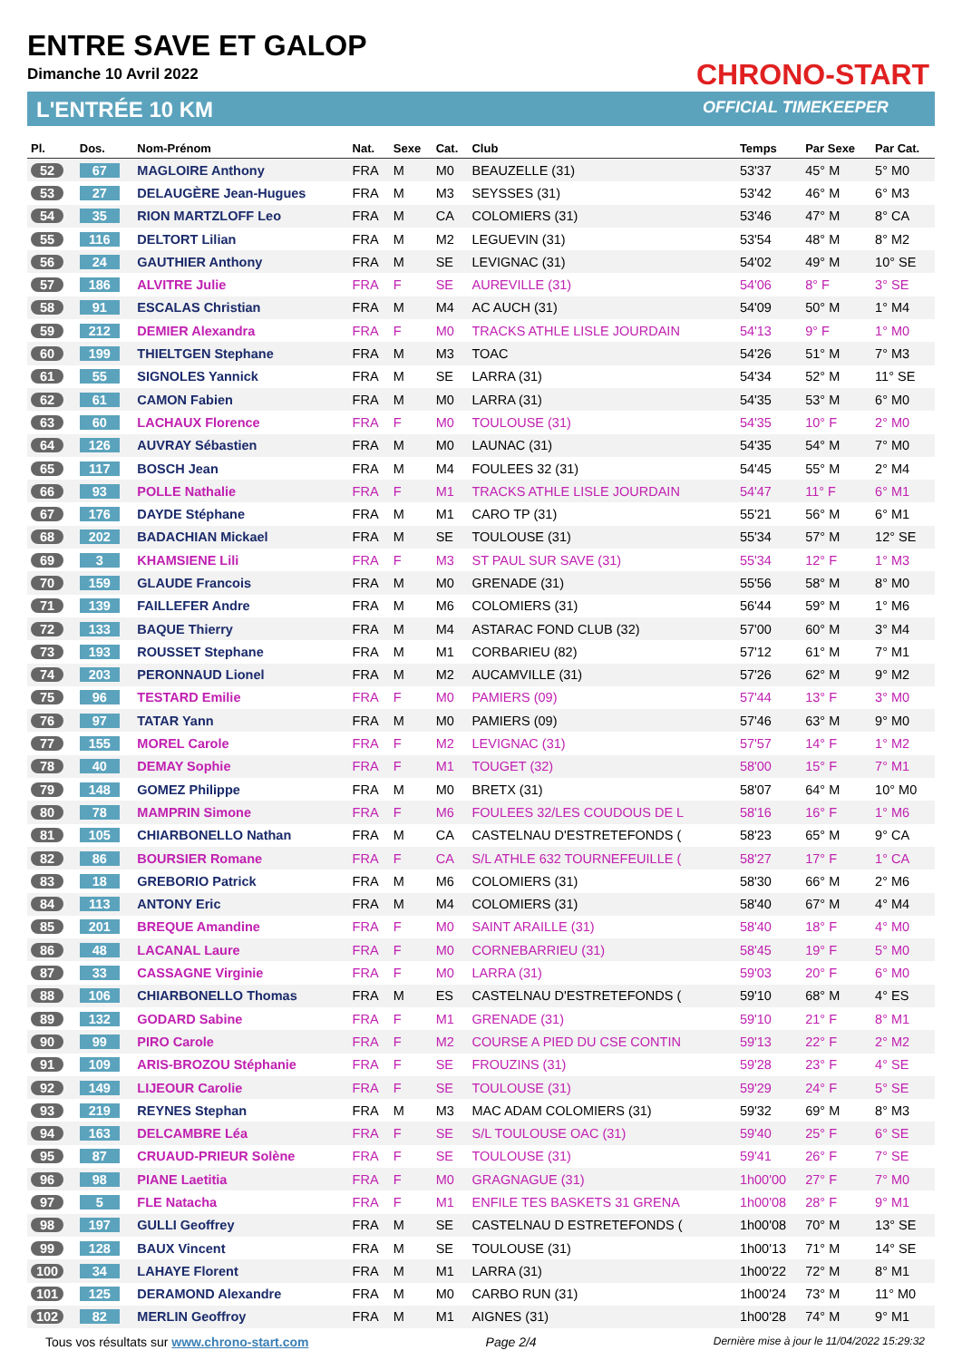ENTRE SAVE ET GALOP
Dimanche 10 Avril 2022
L'ENTRÉE 10 KM
CHRONO-START
OFFICIAL TIMEKEEPER
| Pl. | Dos. | Nom-Prénom | Nat. | Sexe | Cat. | Club | Temps | Par Sexe | Par Cat. |
| --- | --- | --- | --- | --- | --- | --- | --- | --- | --- |
| 52 | 67 | MAGLOIRE Anthony | FRA | M | M0 | BEAUZELLE (31) | 53'37 | 45° M | 5° M0 |
| 53 | 27 | DELAUGÈRE Jean-Hugues | FRA | M | M3 | SEYSSES (31) | 53'42 | 46° M | 6° M3 |
| 54 | 35 | RION MARTZLOFF Leo | FRA | M | CA | COLOMIERS (31) | 53'46 | 47° M | 8° CA |
| 55 | 116 | DELTORT Lilian | FRA | M | M2 | LEGUEVIN (31) | 53'54 | 48° M | 8° M2 |
| 56 | 24 | GAUTHIER Anthony | FRA | M | SE | LEVIGNAC (31) | 54'02 | 49° M | 10° SE |
| 57 | 186 | ALVITRE Julie | FRA | F | SE | AUREVILLE (31) | 54'06 | 8° F | 3° SE |
| 58 | 91 | ESCALAS Christian | FRA | M | M4 | AC AUCH (31) | 54'09 | 50° M | 1° M4 |
| 59 | 212 | DEMIER Alexandra | FRA | F | M0 | TRACKS ATHLE LISLE JOURDAIN | 54'13 | 9° F | 1° M0 |
| 60 | 199 | THIELTGEN Stephane | FRA | M | M3 | TOAC | 54'26 | 51° M | 7° M3 |
| 61 | 55 | SIGNOLES Yannick | FRA | M | SE | LARRA (31) | 54'34 | 52° M | 11° SE |
| 62 | 61 | CAMON Fabien | FRA | M | M0 | LARRA (31) | 54'35 | 53° M | 6° M0 |
| 63 | 60 | LACHAUX Florence | FRA | F | M0 | TOULOUSE (31) | 54'35 | 10° F | 2° M0 |
| 64 | 126 | AUVRAY Sébastien | FRA | M | M0 | LAUNAC (31) | 54'35 | 54° M | 7° M0 |
| 65 | 117 | BOSCH Jean | FRA | M | M4 | FOULEES 32 (31) | 54'45 | 55° M | 2° M4 |
| 66 | 93 | POLLE Nathalie | FRA | F | M1 | TRACKS ATHLE LISLE JOURDAIN | 54'47 | 11° F | 6° M1 |
| 67 | 176 | DAYDE Stéphane | FRA | M | M1 | CARO TP (31) | 55'21 | 56° M | 6° M1 |
| 68 | 202 | BADACHIAN Mickael | FRA | M | SE | TOULOUSE (31) | 55'34 | 57° M | 12° SE |
| 69 | 3 | KHAMSIENE Lili | FRA | F | M3 | ST PAUL SUR SAVE (31) | 55'34 | 12° F | 1° M3 |
| 70 | 159 | GLAUDE Francois | FRA | M | M0 | GRENADE (31) | 55'56 | 58° M | 8° M0 |
| 71 | 139 | FAILLEFER Andre | FRA | M | M6 | COLOMIERS (31) | 56'44 | 59° M | 1° M6 |
| 72 | 133 | BAQUE Thierry | FRA | M | M4 | ASTARAC FOND CLUB (32) | 57'00 | 60° M | 3° M4 |
| 73 | 193 | ROUSSET Stephane | FRA | M | M1 | CORBARIEU (82) | 57'12 | 61° M | 7° M1 |
| 74 | 203 | PERONNAUD Lionel | FRA | M | M2 | AUCAMVILLE (31) | 57'26 | 62° M | 9° M2 |
| 75 | 96 | TESTARD Emilie | FRA | F | M0 | PAMIERS (09) | 57'44 | 13° F | 3° M0 |
| 76 | 97 | TATAR Yann | FRA | M | M0 | PAMIERS (09) | 57'46 | 63° M | 9° M0 |
| 77 | 155 | MOREL Carole | FRA | F | M2 | LEVIGNAC (31) | 57'57 | 14° F | 1° M2 |
| 78 | 40 | DEMAY Sophie | FRA | F | M1 | TOUGET (32) | 58'00 | 15° F | 7° M1 |
| 79 | 148 | GOMEZ Philippe | FRA | M | M0 | BRETX (31) | 58'07 | 64° M | 10° M0 |
| 80 | 78 | MAMPRIN Simone | FRA | F | M6 | FOULEES 32/LES COUDOUS DE L | 58'16 | 16° F | 1° M6 |
| 81 | 105 | CHIARBONELLO Nathan | FRA | M | CA | CASTELNAU D'ESTRETEFONDS ( | 58'23 | 65° M | 9° CA |
| 82 | 86 | BOURSIER Romane | FRA | F | CA | S/L ATHLE 632 TOURNEFEUILLE ( | 58'27 | 17° F | 1° CA |
| 83 | 18 | GREBORIO Patrick | FRA | M | M6 | COLOMIERS (31) | 58'30 | 66° M | 2° M6 |
| 84 | 113 | ANTONY Eric | FRA | M | M4 | COLOMIERS (31) | 58'40 | 67° M | 4° M4 |
| 85 | 201 | BREQUE Amandine | FRA | F | M0 | SAINT ARAILLE (31) | 58'40 | 18° F | 4° M0 |
| 86 | 48 | LACANAL Laure | FRA | F | M0 | CORNEBARRIEU (31) | 58'45 | 19° F | 5° M0 |
| 87 | 33 | CASSAGNE Virginie | FRA | F | M0 | LARRA (31) | 59'03 | 20° F | 6° M0 |
| 88 | 106 | CHIARBONELLO Thomas | FRA | M | ES | CASTELNAU D'ESTRETEFONDS ( | 59'10 | 68° M | 4° ES |
| 89 | 132 | GODARD Sabine | FRA | F | M1 | GRENADE (31) | 59'10 | 21° F | 8° M1 |
| 90 | 99 | PIRO Carole | FRA | F | M2 | COURSE A PIED DU CSE CONTIN | 59'13 | 22° F | 2° M2 |
| 91 | 109 | ARIS-BROZOU Stéphanie | FRA | F | SE | FROUZINS (31) | 59'28 | 23° F | 4° SE |
| 92 | 149 | LIJEOUR Carolie | FRA | F | SE | TOULOUSE (31) | 59'29 | 24° F | 5° SE |
| 93 | 219 | REYNES Stephan | FRA | M | M3 | MAC ADAM COLOMIERS (31) | 59'32 | 69° M | 8° M3 |
| 94 | 163 | DELCAMBRE Léa | FRA | F | SE | S/L TOULOUSE OAC (31) | 59'40 | 25° F | 6° SE |
| 95 | 87 | CRUAUD-PRIEUR Solène | FRA | F | SE | TOULOUSE (31) | 59'41 | 26° F | 7° SE |
| 96 | 98 | PIANE Laetitia | FRA | F | M0 | GRAGNAGUE (31) | 1h00'00 | 27° F | 7° M0 |
| 97 | 5 | FLE Natacha | FRA | F | M1 | ENFILE TES BASKETS 31 GRENA | 1h00'08 | 28° F | 9° M1 |
| 98 | 197 | GULLI Geoffrey | FRA | M | SE | CASTELNAU D ESTRETEFONDS ( | 1h00'08 | 70° M | 13° SE |
| 99 | 128 | BAUX Vincent | FRA | M | SE | TOULOUSE (31) | 1h00'13 | 71° M | 14° SE |
| 100 | 34 | LAHAYE Florent | FRA | M | M1 | LARRA (31) | 1h00'22 | 72° M | 8° M1 |
| 101 | 125 | DERAMOND Alexandre | FRA | M | M0 | CARBO RUN (31) | 1h00'24 | 73° M | 11° M0 |
| 102 | 82 | MERLIN Geoffroy | FRA | M | M1 | AIGNES (31) | 1h00'28 | 74° M | 9° M1 |
Tous vos résultats sur www.chrono-start.com Page 2/4 Dernière mise à jour le 11/04/2022 15:29:32